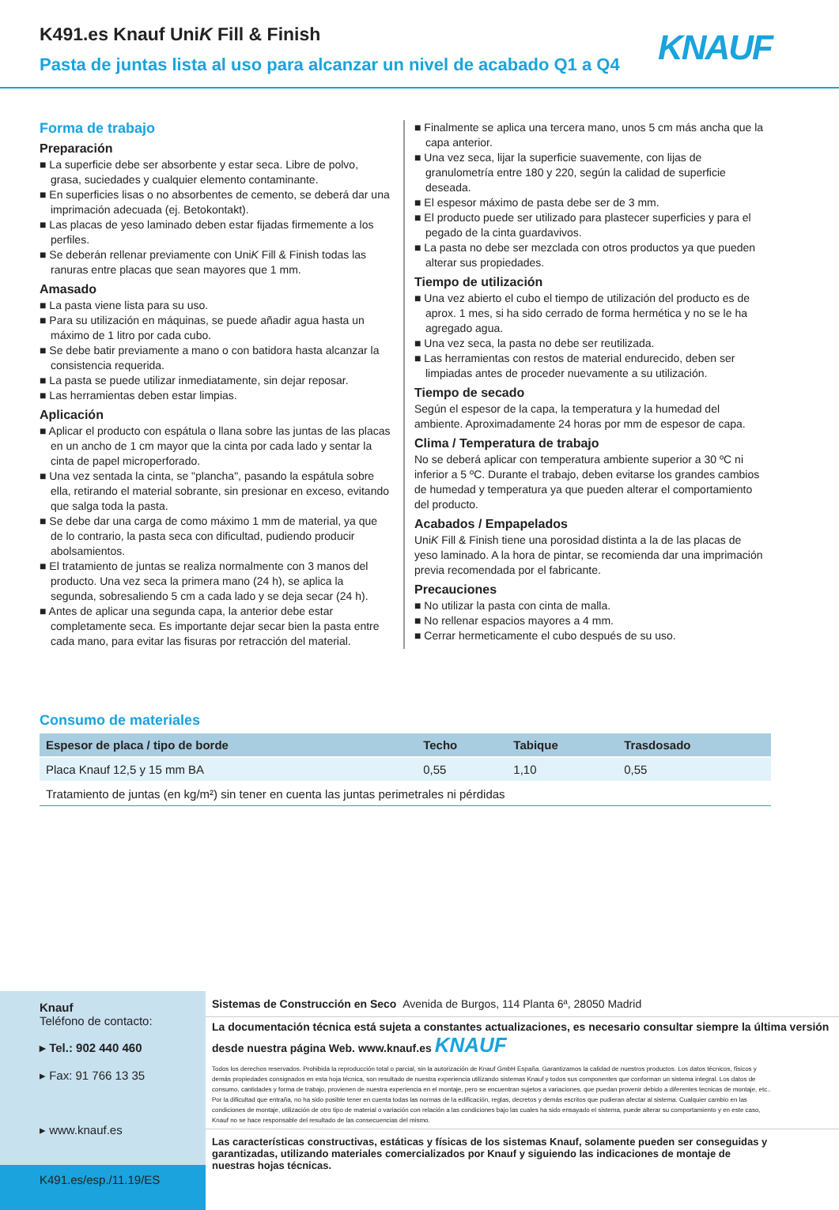K491.es Knauf UniK Fill & Finish
Pasta de juntas lista al uso para alcanzar un nivel de acabado Q1 a Q4
KNAUF
Forma de trabajo
Preparación
■ La superficie debe ser absorbente y estar seca. Libre de polvo, grasa, suciedades y cualquier elemento contaminante.
■ En superficies lisas o no absorbentes de cemento, se deberá dar una imprimación adecuada (ej. Betokontakt).
■ Las placas de yeso laminado deben estar fijadas firmemente a los perfiles.
■ Se deberán rellenar previamente con UniK Fill & Finish todas las ranuras entre placas que sean mayores que 1 mm.
Amasado
■ La pasta viene lista para su uso.
■ Para su utilización en máquinas, se puede añadir agua hasta un máximo de 1 litro por cada cubo.
■ Se debe batir previamente a mano o con batidora hasta alcanzar la consistencia requerida.
■ La pasta se puede utilizar inmediatamente, sin dejar reposar.
■ Las herramientas deben estar limpias.
Aplicación
■ Aplicar el producto con espátula o llana sobre las juntas de las placas en un ancho de 1 cm mayor que la cinta por cada lado y sentar la cinta de papel microperforado.
■ Una vez sentada la cinta, se "plancha", pasando la espátula sobre ella, retirando el material sobrante, sin presionar en exceso, evitando que salga toda la pasta.
■ Se debe dar una carga de como máximo 1 mm de material, ya que de lo contrario, la pasta seca con dificultad, pudiendo producir abolsamientos.
■ El tratamiento de juntas se realiza normalmente con 3 manos del producto. Una vez seca la primera mano (24 h), se aplica la segunda, sobresaliendo 5 cm a cada lado y se deja secar (24 h).
■ Antes de aplicar una segunda capa, la anterior debe estar completamente seca. Es importante dejar secar bien la pasta entre cada mano, para evitar las fisuras por retracción del material.
■ Finalmente se aplica una tercera mano, unos 5 cm más ancha que la capa anterior.
■ Una vez seca, lijar la superficie suavemente, con lijas de granulometría entre 180 y 220, según la calidad de superficie deseada.
■ El espesor máximo de pasta debe ser de 3 mm.
■ El producto puede ser utilizado para plastecer superficies y para el pegado de la cinta guardavivos.
■ La pasta no debe ser mezclada con otros productos ya que pueden alterar sus propiedades.
Tiempo de utilización
■ Una vez abierto el cubo el tiempo de utilización del producto es de aprox. 1 mes, si ha sido cerrado de forma hermética y no se le ha agregado agua.
■ Una vez seca, la pasta no debe ser reutilizada.
■ Las herramientas con restos de material endurecido, deben ser limpiadas antes de proceder nuevamente a su utilización.
Tiempo de secado
Según el espesor de la capa, la temperatura y la humedad del ambiente. Aproximadamente 24 horas por mm de espesor de capa.
Clima / Temperatura de trabajo
No se deberá aplicar con temperatura ambiente superior a 30 ºC ni inferior a 5 ºC. Durante el trabajo, deben evitarse los grandes cambios de humedad y temperatura ya que pueden alterar el comportamiento del producto.
Acabados / Empapelados
UniK Fill & Finish tiene una porosidad distinta a la de las placas de yeso laminado. A la hora de pintar, se recomienda dar una imprimación previa recomendada por el fabricante.
Precauciones
■ No utilizar la pasta con cinta de malla.
■ No rellenar espacios mayores a 4 mm.
■ Cerrar hermeticamente el cubo después de su uso.
Consumo de materiales
| Espesor de placa / tipo de borde | Techo | Tabique | Trasdosado |
| --- | --- | --- | --- |
| Placa Knauf 12,5 y 15 mm BA | 0,55 | 1,10 | 0,55 |
| Tratamiento de juntas (en kg/m²) sin tener en cuenta las juntas perimetrales ni pérdidas | | | |
Knauf
Teléfono de contacto:
▸ Tel.: 902 440 460
▸ Fax: 91 766 13 35
▸ www.knauf.es
K491.es/esp./11.19/ES
Sistemas de Construcción en Seco Avenida de Burgos, 114 Planta 6ª, 28050 Madrid
La documentación técnica está sujeta a constantes actualizaciones, es necesario consultar siempre la última versión desde nuestra página Web. www.knauf.es KNAUF
Todos los derechos reservados. Prohibida la reproducción total o parcial, sin la autorización de Knauf GmbH España. Garantizamos la calidad de nuestros productos. Los datos técnicos, físicos y demás propiedades consignados en esta hoja técnica, son resultado de nuestra experiencia utilizando sistemas Knauf y todos sus componentes que conforman un sistema integral. Los datos de consumo, cantidades y forma de trabajo, provienen de nuestra experiencia en el montaje, pero se encuentran sujetos a variaciones, que puedan provenir debido a diferentes tecnicas de montaje, etc.. Por la dificultad que entraña, no ha sido posible tener en cuenta todas las normas de la edificación, reglas, decretos y demás escritos que pudieran afectar al sistema. Cualquier cambio en las condiciones de montaje, utilización de otro tipo de material o variación con relación a las condiciones bajo las cuales ha sido ensayado el sistema, puede alterar su comportamiento y en este caso, Knauf no se hace responsable del resultado de las consecuencias del mismo.
Las características constructivas, estáticas y físicas de los sistemas Knauf, solamente pueden ser conseguidas y garantizadas, utilizando materiales comercializados por Knauf y siguiendo las indicaciones de montaje de nuestras hojas técnicas.